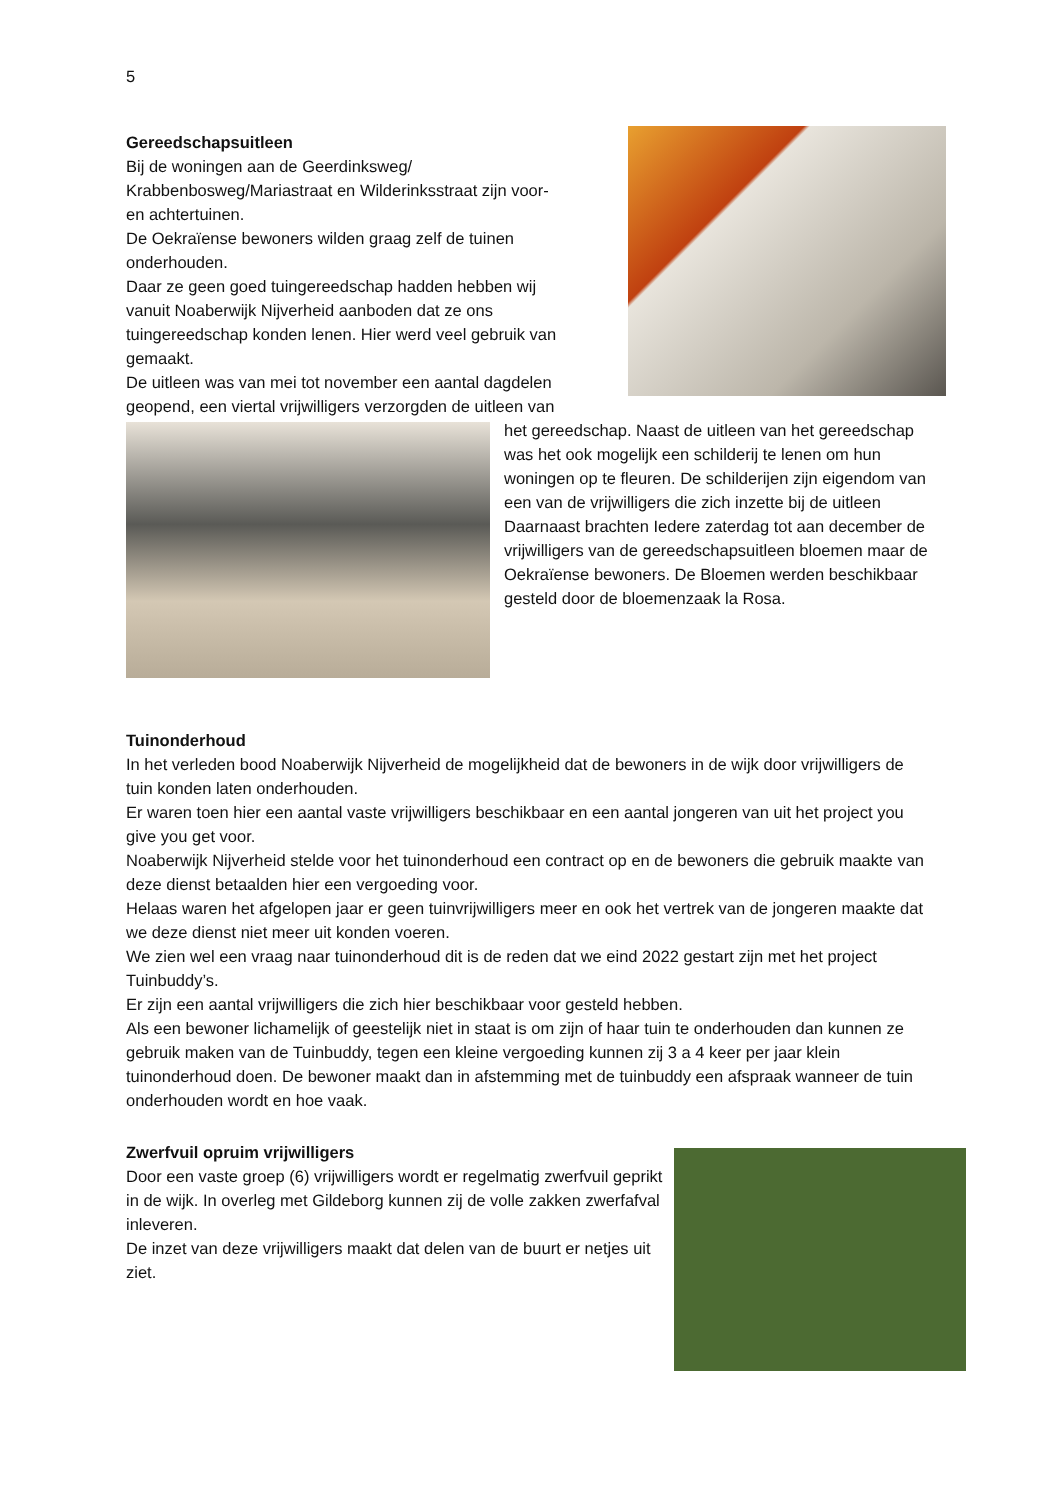5
Gereedschapsuitleen
Bij de woningen aan de Geerdinksweg/
Krabbenbosweg/Mariastraat en Wilderinksstraat zijn voor-
en achtertuinen.
De Oekraïense bewoners wilden graag zelf de tuinen
onderhouden.
Daar ze geen goed tuingereedschap hadden hebben wij
vanuit Noaberwijk Nijverheid aanboden dat ze ons
tuingereedschap konden lenen. Hier werd veel gebruik van
gemaakt.
De uitleen was van mei tot november een aantal dagdelen
geopend, een viertal vrijwilligers verzorgden de uitleen van
het gereedschap. Naast de uitleen van het gereedschap was het ook mogelijk een schilderij te lenen om hun woningen op te fleuren. De schilderijen zijn eigendom van een van de vrijwilligers die zich inzette bij de uitleen
Daarnaast brachten Iedere zaterdag tot aan december de vrijwilligers van de gereedschapsuitleen bloemen maar de Oekraïense bewoners. De Bloemen werden beschikbaar gesteld door de bloemenzaak la Rosa.
Tuinonderhoud
In het verleden bood Noaberwijk Nijverheid de mogelijkheid dat de bewoners in de wijk door vrijwilligers de tuin konden laten onderhouden.
Er waren toen hier een aantal vaste vrijwilligers beschikbaar en een aantal jongeren van uit het project you give you get voor.
Noaberwijk Nijverheid stelde voor het tuinonderhoud een contract op en de bewoners die gebruik maakte van deze dienst betaalden hier een vergoeding voor.
Helaas waren het afgelopen jaar er geen tuinvrijwilligers meer en ook het vertrek van de jongeren maakte dat we deze dienst niet meer uit konden voeren.
We zien wel een vraag naar tuinonderhoud dit is de reden dat we eind 2022 gestart zijn met het project Tuinbuddy’s.
Er zijn een aantal vrijwilligers die zich hier beschikbaar voor gesteld hebben.
Als een bewoner lichamelijk of geestelijk niet in staat is om zijn of haar tuin te onderhouden dan kunnen ze gebruik maken van de Tuinbuddy, tegen een kleine vergoeding kunnen zij 3 a 4 keer per jaar klein tuinonderhoud doen. De bewoner maakt dan in afstemming met de tuinbuddy een afspraak wanneer de tuin onderhouden wordt en hoe vaak.
Zwerfvuil opruim vrijwilligers
Door een vaste groep (6) vrijwilligers wordt er regelmatig zwerfvuil geprikt in de wijk. In overleg met Gildeborg kunnen zij de volle zakken zwerfafval inleveren.
De inzet van deze vrijwilligers maakt dat delen van de buurt er netjes uit ziet.